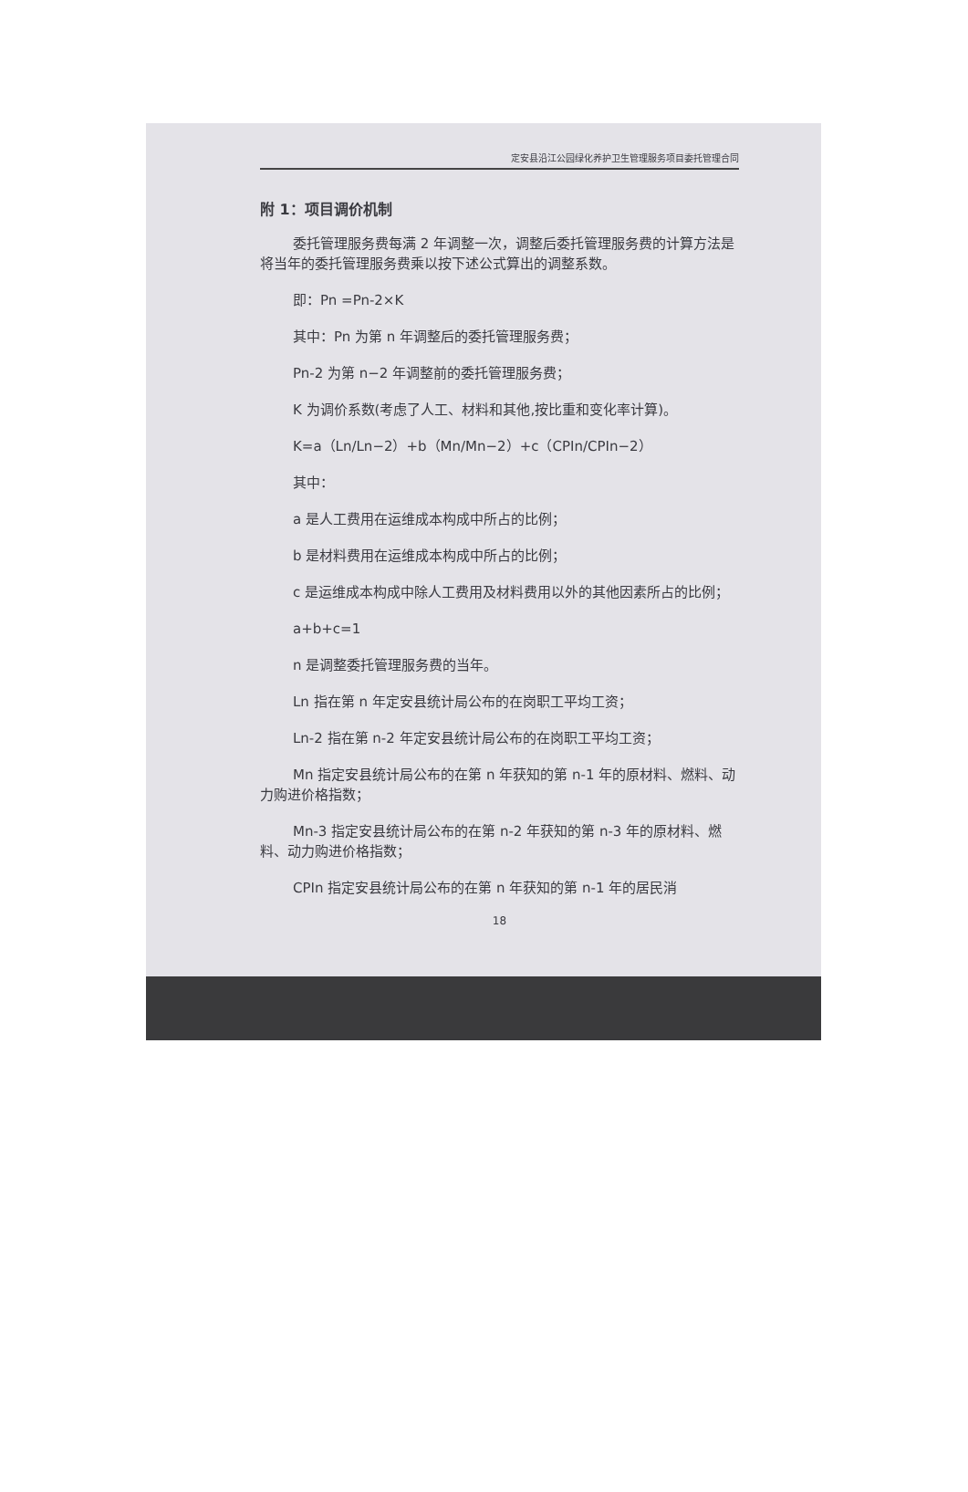定安县沿江公园绿化养护卫生管理服务项目委托管理合同
附 1：项目调价机制
委托管理服务费每满 2 年调整一次，调整后委托管理服务费的计算方法是将当年的委托管理服务费乘以按下述公式算出的调整系数。
即：Pn =Pn-2×K
其中：Pn 为第 n 年调整后的委托管理服务费；
Pn-2 为第 n−2 年调整前的委托管理服务费；
K 为调价系数(考虑了人工、材料和其他,按比重和变化率计算)。
K=a（Ln/Ln−2）+b（Mn/Mn−2）+c（CPIn/CPIn−2）
其中：
a 是人工费用在运维成本构成中所占的比例；
b 是材料费用在运维成本构成中所占的比例；
c 是运维成本构成中除人工费用及材料费用以外的其他因素所占的比例；
a+b+c=1
n 是调整委托管理服务费的当年。
Ln 指在第 n 年定安县统计局公布的在岗职工平均工资；
Ln-2 指在第 n-2 年定安县统计局公布的在岗职工平均工资；
Mn 指定安县统计局公布的在第 n 年获知的第 n-1 年的原材料、燃料、动力购进价格指数；
Mn-3 指定安县统计局公布的在第 n-2 年获知的第 n-3 年的原材料、燃料、动力购进价格指数；
CPIn 指定安县统计局公布的在第 n 年获知的第 n-1 年的居民消
18